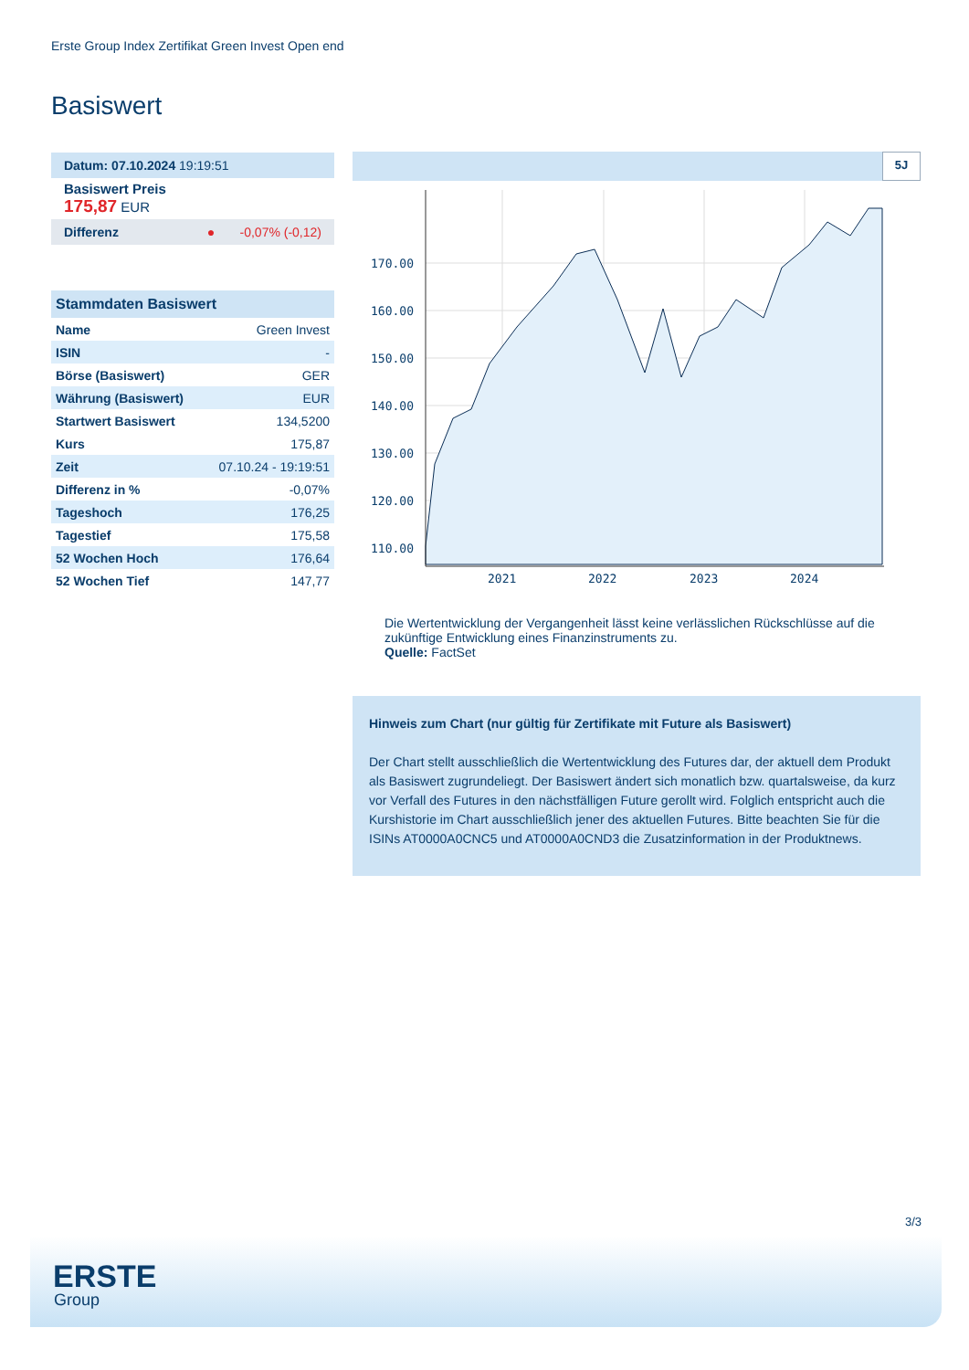Erste Group Index Zertifikat Green Invest Open end
Basiswert
Datum: 07.10.2024 19:19:51
Basiswert Preis
175,87 EUR
Differenz ● -0,07% (-0,12)
Stammdaten Basiswert
| Name | Green Invest |
| ISIN | - |
| Börse (Basiswert) | GER |
| Währung (Basiswert) | EUR |
| Startwert Basiswert | 134,5200 |
| Kurs | 175,87 |
| Zeit | 07.10.24 - 19:19:51 |
| Differenz in % | -0,07% |
| Tageshoch | 176,25 |
| Tagestief | 175,58 |
| 52 Wochen Hoch | 176,64 |
| 52 Wochen Tief | 147,77 |
5J
170.00
160.00
150.00
140.00
130.00
120.00
110.00
2021
2022
2023
2024
Die Wertentwicklung der Vergangenheit lässt keine verlässlichen Rückschlüsse auf die zukünftige Entwicklung eines Finanzinstruments zu.
Quelle: FactSet
Hinweis zum Chart (nur gültig für Zertifikate mit Future als Basiswert)
Der Chart stellt ausschließlich die Wertentwicklung des Futures dar, der aktuell dem Produkt als Basiswert zugrundeliegt. Der Basiswert ändert sich monatlich bzw. quartalsweise, da kurz vor Verfall des Futures in den nächstfälligen Future gerollt wird. Folglich entspricht auch die Kurshistorie im Chart ausschließlich jener des aktuellen Futures. Bitte beachten Sie für die ISINs AT0000A0CNC5 und AT0000A0CND3 die Zusatzinformation in der Produktnews.
3/3
ERSTE
Group